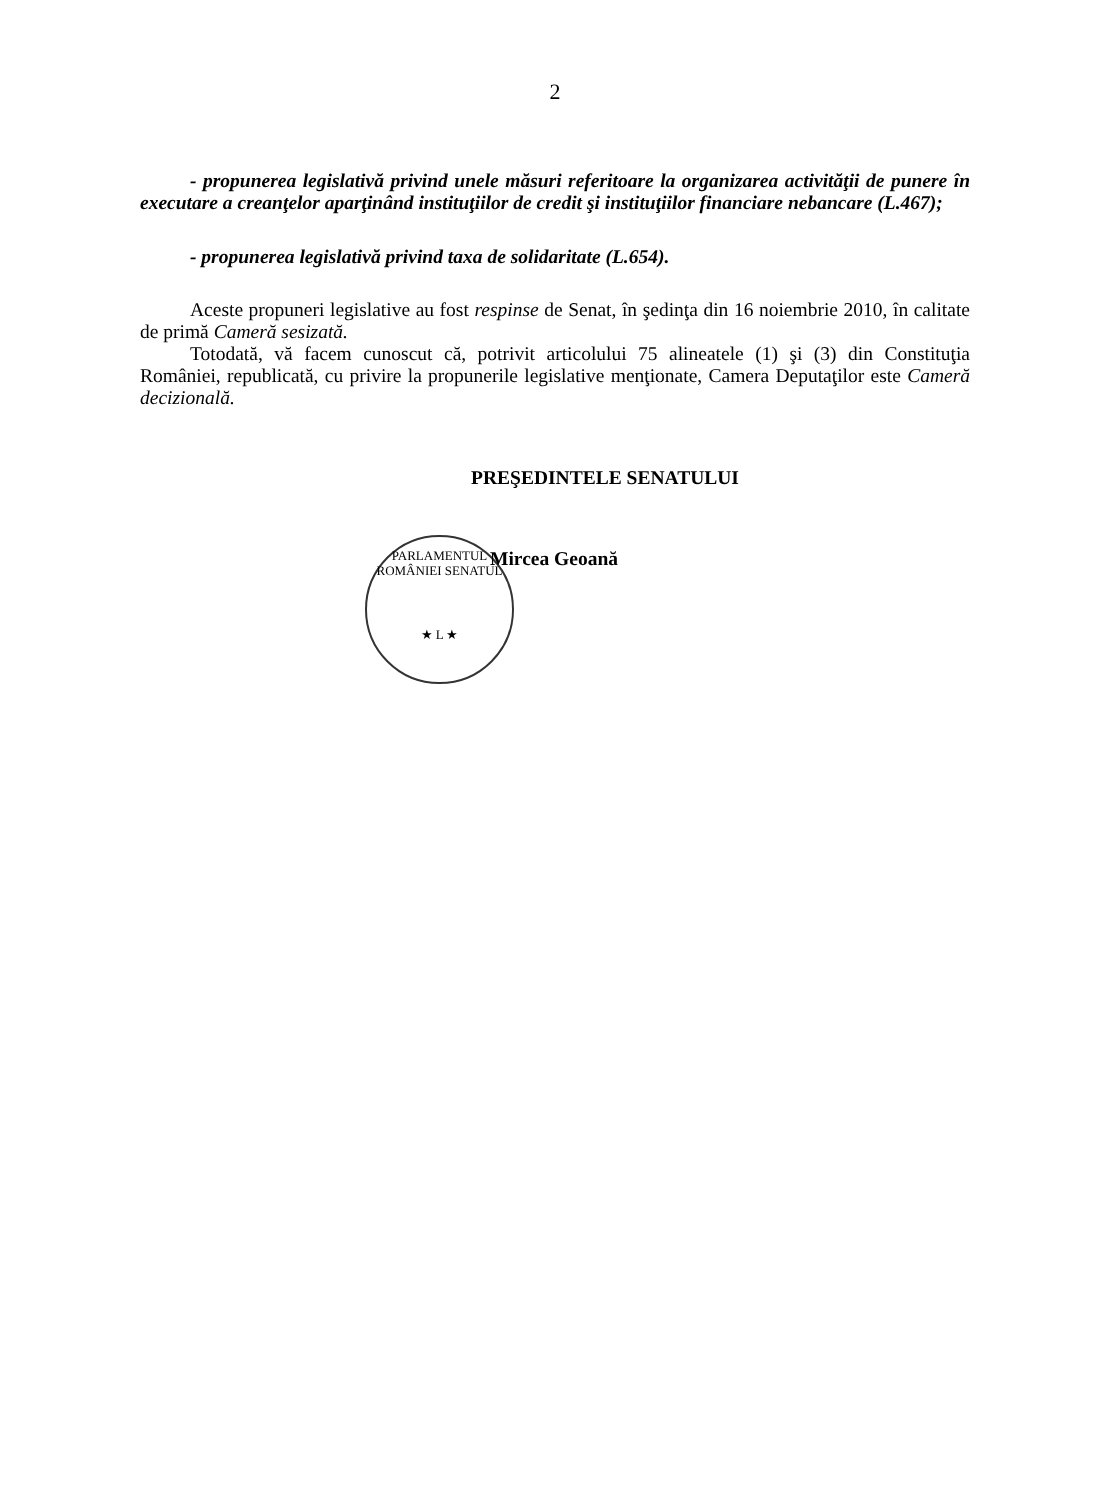2
- propunerea legislativă privind unele măsuri referitoare la organizarea activităţii de punere în executare a creanţelor aparţinând instituţiilor de credit şi instituţiilor financiare nebancare (L.467);
- propunerea legislativă privind taxa de solidaritate (L.654).
Aceste propuneri legislative au fost respinse de Senat, în şedinţa din 16 noiembrie 2010, în calitate de primă Cameră sesizată.
Totodată, vă facem cunoscut că, potrivit articolului 75 alineatele (1) şi (3) din Constituţia României, republicată, cu privire la propunerile legislative menţionate, Camera Deputaţilor este Cameră decizională.
PREŞEDINTELE SENATULUI
PARLAMENTUL ROMÂNIEI SENATUL
★ L ★
Mircea Geoană